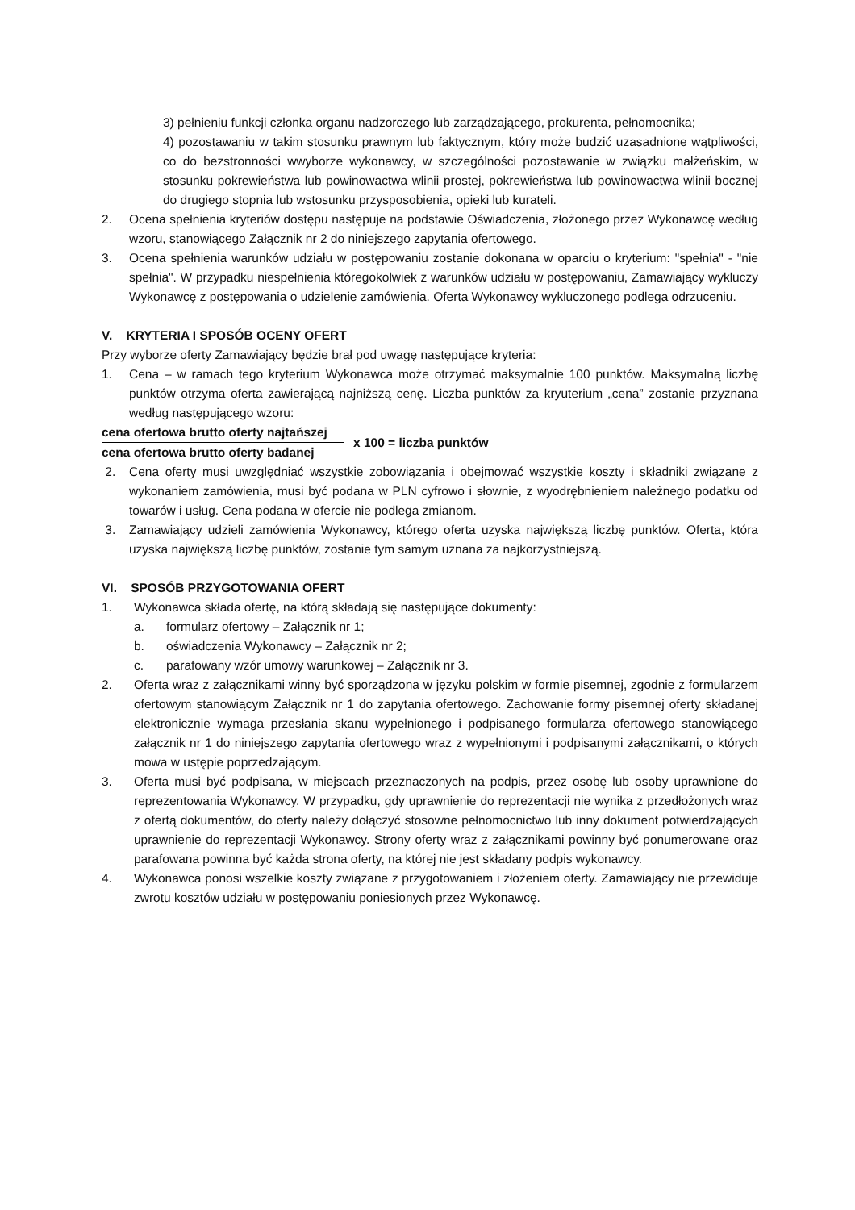3) pełnieniu funkcji członka organu nadzorczego lub zarządzającego, prokurenta, pełnomocnika;
4) pozostawaniu w takim stosunku prawnym lub faktycznym, który może budzić uzasadnione wątpliwości, co do bezstronności wwyborze wykonawcy, w szczególności pozostawanie w związku małżeńskim, w stosunku pokrewieństwa lub powinowactwa wlinii prostej, pokrewieństwa lub powinowactwa wlinii bocznej do drugiego stopnia lub wstosunku przysposobienia, opieki lub kurateli.
2. Ocena spełnienia kryteriów dostępu następuje na podstawie Oświadczenia, złożonego przez Wykonawcę według wzoru, stanowiącego Załącznik nr 2 do niniejszego zapytania ofertowego.
3. Ocena spełnienia warunków udziału w postępowaniu zostanie dokonana w oparciu o kryterium: "spełnia" - "nie spełnia". W przypadku niespełnienia któregokolwiek z warunków udziału w postępowaniu, Zamawiający wykluczy Wykonawcę z postępowania o udzielenie zamówienia. Oferta Wykonawcy wykluczonego podlega odrzuceniu.
V. KRYTERIA I SPOSÓB OCENY OFERT
Przy wyborze oferty Zamawiający będzie brał pod uwagę następujące kryteria:
1. Cena – w ramach tego kryterium Wykonawca może otrzymać maksymalnie 100 punktów. Maksymalną liczbę punktów otrzyma oferta zawierającą najniższą cenę. Liczba punktów za kryuterium „cena” zostanie przyznana według następującego wzoru:
cena ofertowa brutto oferty najtańszej
cena ofertowa brutto oferty badanej
x 100 = liczba punktów
2. Cena oferty musi uwzględniać wszystkie zobowiązania i obejmować wszystkie koszty i składniki związane z wykonaniem zamówienia, musi być podana w PLN cyfrowo i słownie, z wyodrębnieniem należnego podatku od towarów i usług. Cena podana w ofercie nie podlega zmianom.
3. Zamawiający udzieli zamówienia Wykonawcy, którego oferta uzyska największą liczbę punktów. Oferta, która uzyska największą liczbę punktów, zostanie tym samym uznana za najkorzystniejszą.
VI. SPOSÓB PRZYGOTOWANIA OFERT
1. Wykonawca składa ofertę, na którą składają się następujące dokumenty:
a. formularz ofertowy – Załącznik nr 1;
b. oświadczenia Wykonawcy – Załącznik nr 2;
c. parafowany wzór umowy warunkowej – Załącznik nr 3.
2. Oferta wraz z załącznikami winny być sporządzona w języku polskim w formie pisemnej, zgodnie z formularzem ofertowym stanowiącym Załącznik nr 1 do zapytania ofertowego. Zachowanie formy pisemnej oferty składanej elektronicznie wymaga przesłania skanu wypełnionego i podpisanego formularza ofertowego stanowiącego załącznik nr 1 do niniejszego zapytania ofertowego wraz z wypełnionymi i podpisanymi załącznikami, o których mowa w ustępie poprzedzającym.
3. Oferta musi być podpisana, w miejscach przeznaczonych na podpis, przez osobę lub osoby uprawnione do reprezentowania Wykonawcy. W przypadku, gdy uprawnienie do reprezentacji nie wynika z przedłożonych wraz z ofertą dokumentów, do oferty należy dołączyć stosowne pełnomocnictwo lub inny dokument potwierdzających uprawnienie do reprezentacji Wykonawcy. Strony oferty wraz z załącznikami powinny być ponumerowane oraz parafowana powinna być każda strona oferty, na której nie jest składany podpis wykonawcy.
4. Wykonawca ponosi wszelkie koszty związane z przygotowaniem i złożeniem oferty. Zamawiający nie przewiduje zwrotu kosztów udziału w postępowaniu poniesionych przez Wykonawcę.